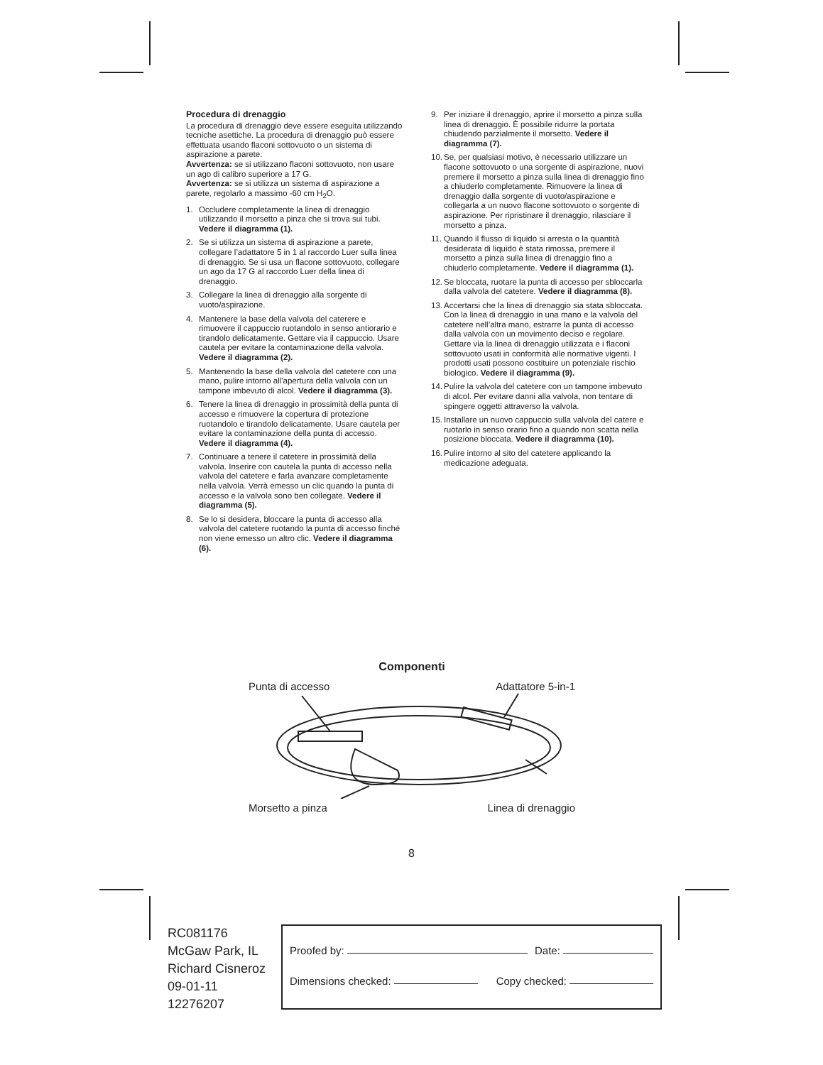Procedura di drenaggio
La procedura di drenaggio deve essere eseguita utilizzando tecniche asettiche. La procedura di drenaggio può essere effettuata usando flaconi sottovuoto o un sistema di aspirazione a parete.
Avvertenza: se si utilizzano flaconi sottovuoto, non usare un ago di calibro superiore a 17 G.
Avvertenza: se si utilizza un sistema di aspirazione a parete, regolarlo a massimo -60 cm H<sub>2</sub>O.
1. Occludere completamente la linea di drenaggio utilizzando il morsetto a pinza che si trova sui tubi. Vedere il diagramma (1).
2. Se si utilizza un sistema di aspirazione a parete, collegare l’adattatore 5 in 1 al raccordo Luer sulla linea di drenaggio. Se si usa un flacone sottovuoto, collegare un ago da 17 G al raccordo Luer della linea di drenaggio.
3. Collegare la linea di drenaggio alla sorgente di vuoto/aspirazione.
4. Mantenere la base della valvola del caterere e rimuovere il cappuccio ruotandolo in senso antiorario e tirandolo delicatamente. Gettare via il cappuccio. Usare cautela per evitare la contaminazione della valvola. Vedere il diagramma (2).
5. Mantenendo la base della valvola del catetere con una mano, pulire intorno all'apertura della valvola con un tampone imbevuto di alcol. Vedere il diagramma (3).
6. Tenere la linea di drenaggio in prossimità della punta di accesso e rimuovere la copertura di protezione ruotandolo e tirandolo delicatamente. Usare cautela per evitare la contaminazione della punta di accesso. Vedere il diagramma (4).
7. Continuare a tenere il catetere in prossimità della valvola. Inserire con cautela la punta di accesso nella valvola del catetere e farla avanzare completamente nella valvola. Verrà emesso un clic quando la punta di accesso e la valvola sono ben collegate. Vedere il diagramma (5).
8. Se lo si desidera, bloccare la punta di accesso alla valvola del catetere ruotando la punta di accesso finché non viene emesso un altro clic. Vedere il diagramma (6).
9. Per iniziare il drenaggio, aprire il morsetto a pinza sulla linea di drenaggio. È possibile ridurre la portata chiudendo parzialmente il morsetto. Vedere il diagramma (7).
10. Se, per qualsiasi motivo, è necessario utilizzare un flacone sottovuoto o una sorgente di aspirazione, nuovi premere il morsetto a pinza sulla linea di drenaggio fino a chiuderlo completamente. Rimuovere la linea di drenaggio dalla sorgente di vuoto/aspirazione e collegarla a un nuovo flacone sottovuoto o sorgente di aspirazione. Per ripristinare il drenaggio, rilasciare il morsetto a pinza.
11. Quando il flusso di liquido si arresta o la quantità desiderata di liquido è stata rimossa, premere il morsetto a pinza sulla linea di drenaggio fino a chiuderlo completamente. Vedere il diagramma (1).
12. Se bloccata, ruotare la punta di accesso per sbloccarla dalla valvola del catetere. Vedere il diagramma (8).
13. Accertarsi che la linea di drenaggio sia stata sbloccata. Con la linea di drenaggio in una mano e la valvola del catetere nell’altra mano, estrarre la punta di accesso dalla valvola con un movimento deciso e regolare. Gettare via la linea di drenaggio utilizzata e i flaconi sottovuoto usati in conformità alle normative vigenti. I prodotti usati possono costituire un potenziale rischio biologico. Vedere il diagramma (9).
14. Pulire la valvola del catetere con un tampone imbevuto di alcol. Per evitare danni alla valvola, non tentare di spingere oggetti attraverso la valvola.
15. Installare un nuovo cappuccio sulla valvola del catere e ruotarlo in senso orario fino a quando non scatta nella posizione bloccata. Vedere il diagramma (10).
16. Pulire intorno al sito del catetere applicando la medicazione adeguata.
Componenti
Punta di accesso Adattatore 5-in-1
Morsetto a pinza Linea di drenaggio
8
RC081176
McGaw Park, IL
Richard Cisneroz
09-01-11
12276207
Proofed by: Date:
Dimensions checked: Copy checked: